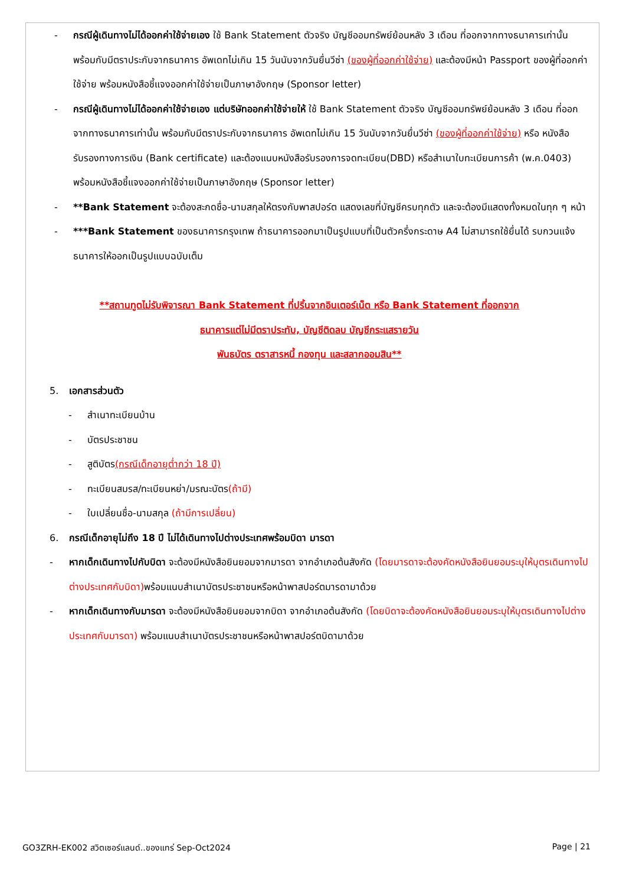- กรณีผู้เดินทางไม่ได้ออกค่าใช้จ่ายเอง ใช้ Bank Statement ตัวจริง บัญชีออมทรัพย์ย้อนหลัง 3 เดือน ที่ออกจากทางธนาคารเท่านั้น พร้อมกับมีตราประกับจากธนาคาร อัพเดทไม่เกิน 15 วันนับจากวันยื่นวีซ่า (ของผู้ที่ออกค่าใช้จ่าย) และต้องมีหน้า Passport ของผู้ที่ออกค่าใช้จ่าย พร้อมหนังสือชี้แจงออกค่าใช้จ่ายเป็นภาษาอังกฤษ (Sponsor letter)
- กรณีผู้เดินทางไม่ได้ออกค่าใช้จ่ายเอง แต่บริษัทออกค่าใช้จ่ายให้ ใช้ Bank Statement ตัวจริง บัญชีออมทรัพย์ย้อนหลัง 3 เดือน ที่ออกจากทางธนาคารเท่านั้น พร้อมกับมีตราประกับจากธนาคาร อัพเดทไม่เกิน 15 วันนับจากวันยื่นวีซ่า (ของผู้ที่ออกค่าใช้จ่าย) หรือ หนังสือรับรองทางการเงิน (Bank certificate) และต้องแนบหนังสือรับรองการจดทะเบียน(DBD) หรือสำเนาใบทะเบียนการค้า (พ.ค.0403) พร้อมหนังสือชี้แจงออกค่าใช้จ่ายเป็นภาษาอังกฤษ (Sponsor letter)
- **Bank Statement จะต้องสะกดชื่อ-นามสกุลให้ตรงกับพาสปอร์ต แสดงเลขที่บัญชีครบทุกตัว และจะต้องมีแสดงทั้งหมดในทุก ๆ หน้า
- ***Bank Statement ของธนาคารกรุงเทพ ถ้าธนาคารออกมาเป็นรูปแบบที่เป็นตัวครึ่งกระดาษ A4 ไม่สามารถใช้ยื่นได้ รบกวนแจ้งธนาคารให้ออกเป็นรูปแบบฉบับเต็ม
**สถานทูตไม่รับพิจารณา Bank Statement ที่ปริ้นจากอินเตอร์เน็ต หรือ Bank Statement ที่ออกจาก
ธนาคารแต่ไม่มีตราประทับ, บัญชีติดลบ บัญชีกระแสรายวัน
พันธบัตร ตราสารหนี้ กองทุน และสลากออมสิน**
5. เอกสารส่วนตัว
- สำเนาทะเบียนบ้าน
- บัตรประชาชน
- สูติบัตร(กรณีเด็กอายุต่ำกว่า 18 ปี)
- ทะเบียนสมรส/ทะเบียนหย่า/มรณะบัตร(ถ้ามี)
- ใบเปลี่ยนชื่อ-นามสกุล (ถ้ามีการเปลี่ยน)
6. กรณีเด็กอายุไม่ถึง 18 ปี ไม่ได้เดินทางไปต่างประเทศพร้อมบิดา มารดา
- หากเด็กเดินทางไปกับบิดา จะต้องมีหนังสือยินยอมจากมารดา จากอำเภอต้นสังกัด (โดยมารดาจะต้องคัดหนังสือยินยอมระบุให้บุตรเดินทางไปต่างประเทศกับบิดา) พร้อมแนบสำเนาบัตรประชาชนหรือหน้าพาสปอร์ตมารดามาด้วย
- หากเด็กเดินทางกับมารดา จะต้องมีหนังสือยินยอมจากบิดา จากอำเภอต้นสังกัด (โดยบิดาจะต้องคัดหนังสือยินยอมระบุให้บุตรเดินทางไปต่างประเทศกับมารดา) พร้อมแนบสำเนาบัตรประชาชนหรือหน้าพาสปอร์ตบิดามาด้วย
GO3ZRH-EK002 สวิตเซอร์แลนด์..ของแทร่ Sep-Oct2024 Page | 21